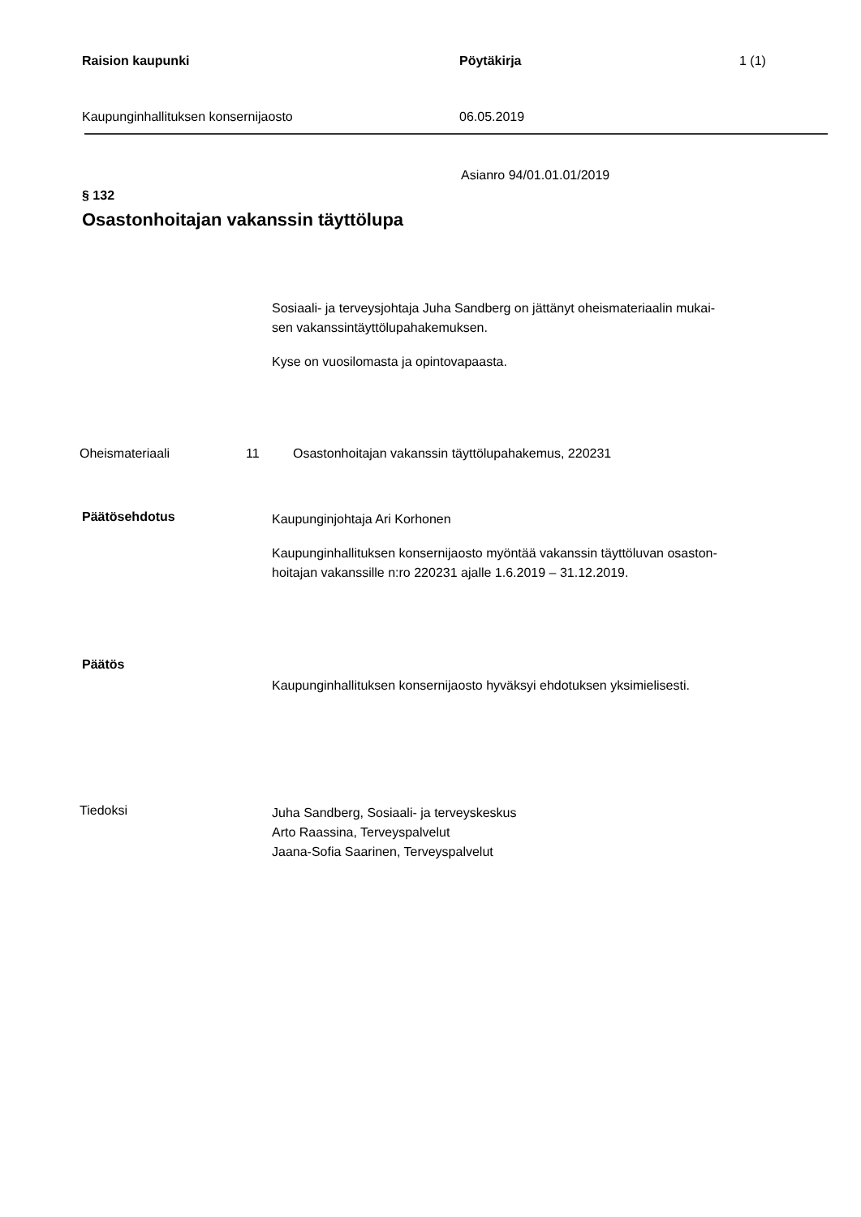Raision kaupunki Pöytäkirja 1 (1)
Kaupunginhallituksen konsernijaosto 06.05.2019
Asianro 94/01.01.01/2019
§ 132
Osastonhoitajan vakanssin täyttölupa
Sosiaali- ja terveysjohtaja Juha Sandberg on jättänyt oheismateriaalin mukai-
sen vakanssintäyttölupahakemuksen.
Kyse on vuosilomasta ja opintovapaasta.
Oheismateriaali 11 Osastonhoitajan vakanssin täyttölupahakemus, 220231
Päätösehdotus
Kaupunginjohtaja Ari Korhonen
Kaupunginhallituksen konsernijaosto myöntää vakanssin täyttöluvan osaston-
hoitajan vakanssille n:ro 220231 ajalle 1.6.2019 – 31.12.2019.
Päätös
Kaupunginhallituksen konsernijaosto hyväksyi ehdotuksen yksimielisesti.
Tiedoksi
Juha Sandberg, Sosiaali- ja terveyskeskus
Arto Raassina, Terveyspalvelut
Jaana-Sofia Saarinen, Terveyspalvelut